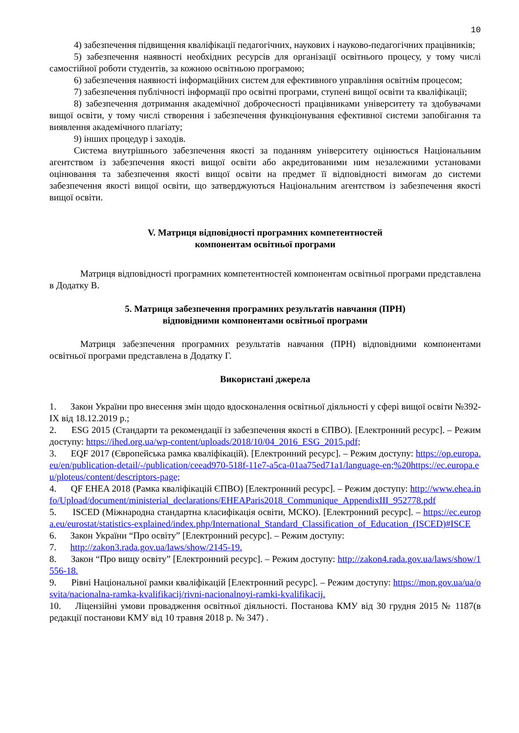10
4) забезпечення підвищення кваліфікації педагогічних, наукових і науково-педагогічних працівників;
5) забезпечення наявності необхідних ресурсів для організації освітнього процесу, у тому числі самостійної роботи студентів, за кожною освітньою програмою;
6) забезпечення наявності інформаційних систем для ефективного управління освітнім процесом;
7) забезпечення публічності інформації про освітні програми, ступені вищої освіти та кваліфікації;
8) забезпечення дотримання академічної доброчесності працівниками університету та здобувачами вищої освіти, у тому числі створення і забезпечення функціонування ефективної системи запобігання та виявлення академічного плагіату;
9) інших процедур і заходів.
Система внутрішнього забезпечення якості за поданням університету оцінюється Національним агентством із забезпечення якості вищої освіти або акредитованими ним незалежними установами оцінювання та забезпечення якості вищої освіти на предмет її відповідності вимогам до системи забезпечення якості вищої освіти, що затверджуються Національним агентством із забезпечення якості вищої освіти.
V. Матриця відповідності програмних компетентностей
компонентам освітньої програми
Матриця відповідності програмних компетентностей компонентам освітньої програми представлена в Додатку В.
5. Матриця забезпечення програмних результатів навчання (ПРН)
відповідними компонентами освітньої програми
Матриця забезпечення програмних результатів навчання (ПРН) відповідними компонентами освітньої програми представлена в Додатку Г.
Використані джерела
1. Закон України про внесення змін щодо вдосконалення освітньої діяльності у сфері вищої освіти №392-IX від 18.12.2019 р.;
2. ESG 2015 (Стандарти та рекомендації із забезпечення якості в ЄПВО). [Електронний ресурс]. – Режим доступу: https://ihed.org.ua/wp-content/uploads/2018/10/04_2016_ESG_2015.pdf;
3. EQF 2017 (Європейська рамка кваліфікацій). [Електронний ресурс]. – Режим доступу: https://op.europa.eu/en/publication-detail/-/publication/ceead970-518f-11e7-a5ca-01aa75ed71a1/language-en;%20https://ec.europa.eu/ploteus/content/descriptors-page;
4. QF EHEA 2018 (Рамка кваліфікацій ЄПВО) [Електронний ресурс]. – Режим доступу: http://www.ehea.info/Upload/document/ministerial_declarations/EHEAParis2018_Communique_AppendixIII_952778.pdf
5. ISCED (Міжнародна стандартна класифікація освіти, МСКО). [Електронний ресурс]. – https://ec.europa.eu/eurostat/statistics-explained/index.php/International_Standard_Classification_of_Education_(ISCED)#ISCE
6. Закон України “Про освіту” [Електронний ресурс]. – Режим доступу:
7. http://zakon3.rada.gov.ua/laws/show/2145-19.
8. Закон “Про вищу освіту” [Електронний ресурс]. – Режим доступу: http://zakon4.rada.gov.ua/laws/show/1556-18.
9. Рівні Національної рамки кваліфікацій [Електронний ресурс]. – Режим доступу: https://mon.gov.ua/ua/osvita/nacionalna-ramka-kvalifikacij/rivni-nacionalnoyi-ramki-kvalifikacij.
10. Ліцензійні умови провадження освітньої діяльності. Постанова КМУ від 30 грудня 2015 № 1187(в редакції постанови КМУ від 10 травня 2018 р. № 347) .